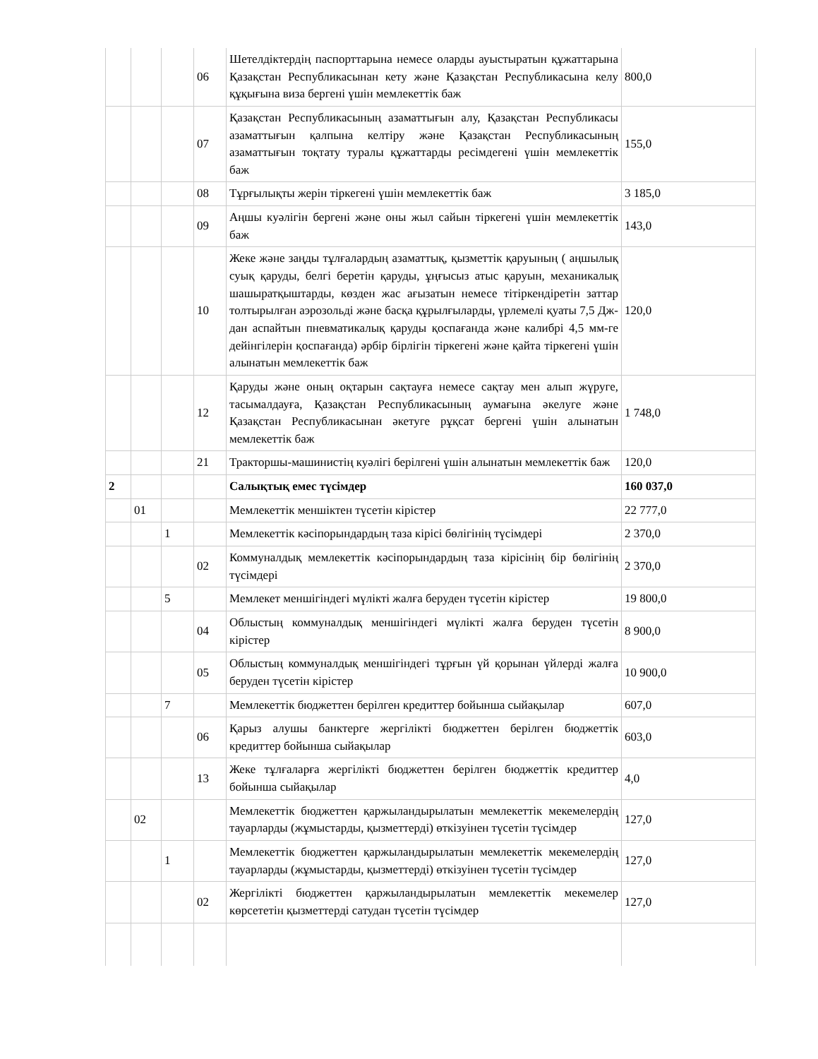| | | | 06 | Шетелдіктердің паспорттарына немесе оларды ауыстыратын құжаттарына Қазақстан Республикасынан кету және Қазақстан Республикасына келу құқығына виза бергені үшін мемлекеттік баж | 800,0 |
| | | | 07 | Қазақстан Республикасының азаматтығын алу, Қазақстан Республикасы азаматтығын қалпына келтіру және Қазақстан Республикасының азаматтығын тоқтату туралы құжаттарды ресімдегені үшін мемлекеттік баж | 155,0 |
| | | | 08 | Тұрғылықты жерін тіркегені үшін мемлекеттік баж | 3 185,0 |
| | | | 09 | Аңшы куәлігін бергені және оны жыл сайын тіркегені үшін мемлекеттік баж | 143,0 |
| | | | 10 | Жеке және заңды тұлғалардың азаматтық, қызметтік қаруының ( аңшылық суық қаруды, белгі беретін қаруды, ұңғысыз атыс қаруын, механикалық шашыратқыштарды, көзден жас ағызатын немесе тітіркендіретін заттар толтырылған аэрозольді және басқа құрылғыларды, үрлемелі қуаты 7,5 Дж-дан аспайтын пневматикалық қаруды қоспағанда және калибрі 4,5 мм-ге дейінгілерін қоспағанда) әрбір бірлігін тіркегені және қайта тіркегені үшін алынатын мемлекеттік баж | 120,0 |
| | | | 12 | Қаруды және оның оқтарын сақтауға немесе сақтау мен алып жүруге, тасымалдауға, Қазақстан Республикасының аумағына әкелуге және Қазақстан Республикасынан әкетуге рұқсат бергені үшін алынатын мемлекеттік баж | 1 748,0 |
| | | | 21 | Тракторшы-машинистің куәлігі берілгені үшін алынатын мемлекеттік баж | 120,0 |
| 2 | | | | Салықтық емес түсімдер | 160 037,0 |
| | 01 | | | Мемлекеттік меншіктен түсетін кірістер | 22 777,0 |
| | | 1 | | Мемлекеттік кәсіпорындардың таза кірісі бөлігінің түсімдері | 2 370,0 |
| | | | 02 | Коммуналдық мемлекеттік кәсіпорындардың таза кірісінің бір бөлігінің түсімдері | 2 370,0 |
| | | 5 | | Мемлекет меншігіндегі мүлікті жалға беруден түсетін кірістер | 19 800,0 |
| | | | 04 | Облыстың коммуналдық меншігіндегі мүлікті жалға беруден түсетін кірістер | 8 900,0 |
| | | | 05 | Облыстың коммуналдық меншігіндегі тұрғын үй қорынан үйлерді жалға беруден түсетін кірістер | 10 900,0 |
| | | 7 | | Мемлекеттік бюджеттен берілген кредиттер бойынша сыйақылар | 607,0 |
| | | | 06 | Қарыз алушы банктерге жергілікті бюджеттен берілген бюджеттік кредиттер бойынша сыйақылар | 603,0 |
| | | | 13 | Жеке тұлғаларға жергілікті бюджеттен берілген бюджеттік кредиттер бойынша сыйақылар | 4,0 |
| | 02 | | | Мемлекеттік бюджеттен қаржыландырылатын мемлекеттік мекемелердің тауарларды (жұмыстарды, қызметтерді) өткізуінен түсетін түсімдер | 127,0 |
| | | 1 | | Мемлекеттік бюджеттен қаржыландырылатын мемлекеттік мекемелердің тауарларды (жұмыстарды, қызметтерді) өткізуінен түсетін түсімдер | 127,0 |
| | | | 02 | Жергілікті бюджеттен қаржыландырылатын мемлекеттік мекемелер көрсететін қызметтерді сатудан түсетін түсімдер | 127,0 |